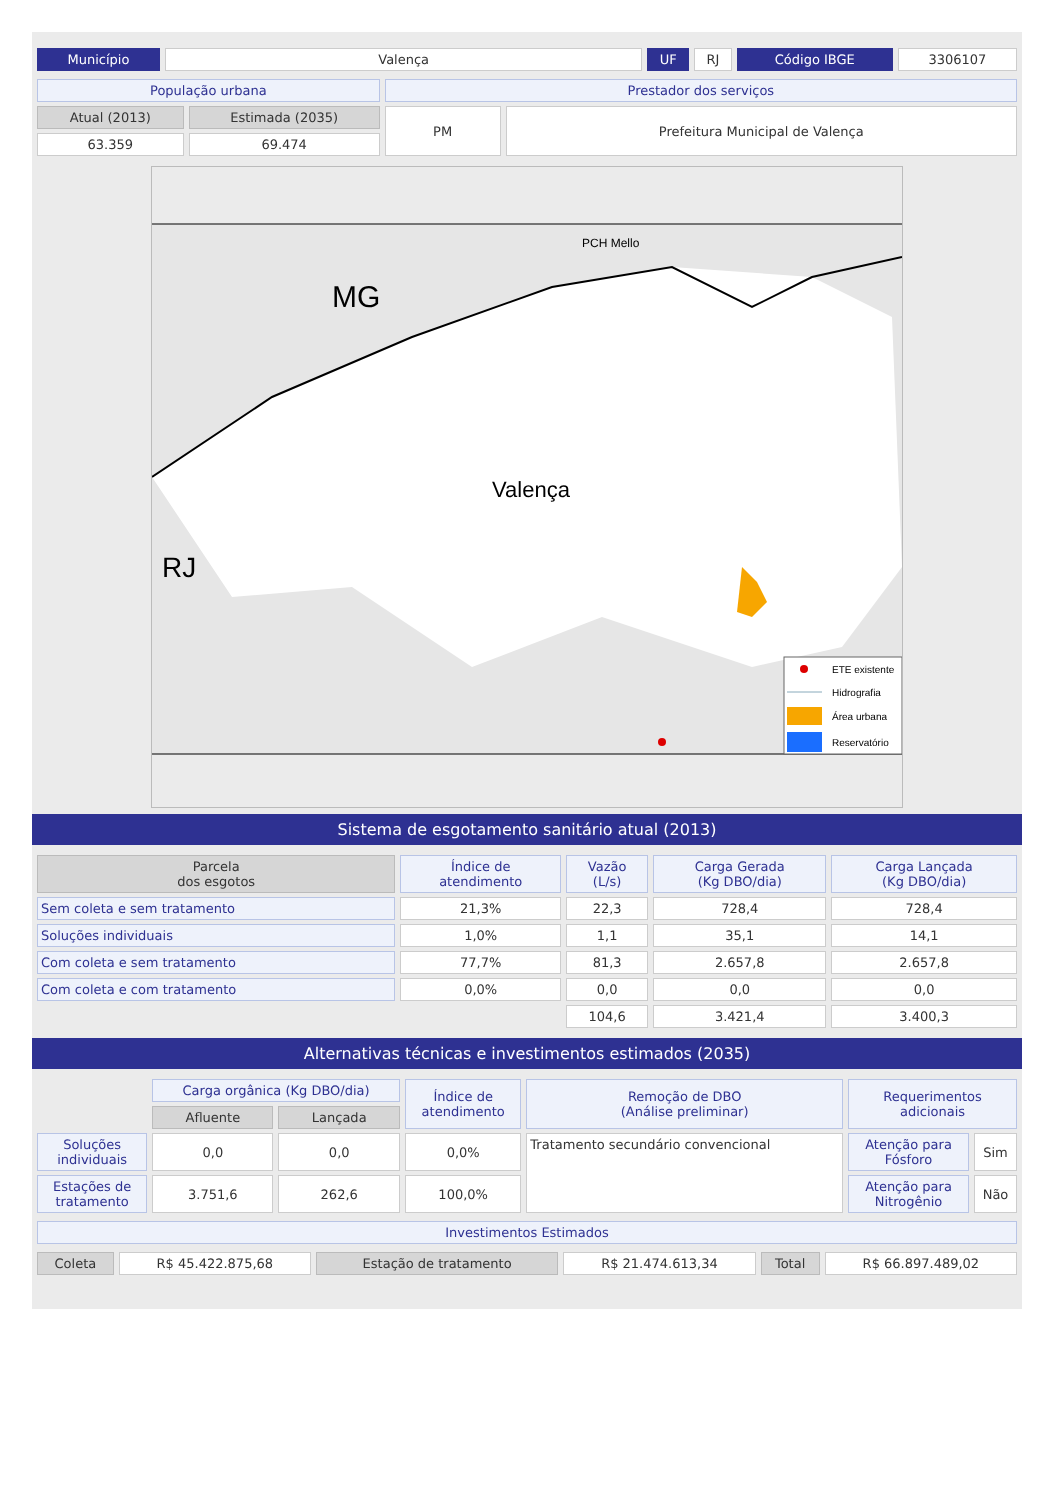| Município | Valença | UF | RJ | Código IBGE | 3306107 |
| População urbana | | Prestador dos serviços | |
| Atual (2013) | Estimada (2035) | PM | Prefeitura Municipal de Valença |
| 63.359 | 69.474 | | |
MG
RJ
Valença
PCH Mello
ETE existente
Hidrografia
Área urbana
Reservatório
Sistema de esgotamento sanitário atual (2013)
| Parcela dos esgotos | Índice de atendimento | Vazão (L/s) | Carga Gerada (Kg DBO/dia) | Carga Lançada (Kg DBO/dia) |
| --- | --- | --- | --- | --- |
| Sem coleta e sem tratamento | 21,3% | 22,3 | 728,4 | 728,4 |
| Soluções individuais | 1,0% | 1,1 | 35,1 | 14,1 |
| Com coleta e sem tratamento | 77,7% | 81,3 | 2.657,8 | 2.657,8 |
| Com coleta e com tratamento | 0,0% | 0,0 | 0,0 | 0,0 |
| | | 104,6 | 3.421,4 | 3.400,3 |
Alternativas técnicas e investimentos estimados (2035)
| | Carga orgânica (Kg DBO/dia) | | Índice de atendimento | Remoção de DBO (Análise preliminar) | Requerimentos adicionais | |
| | Afluente | Lançada | | | | |
| Soluções individuais | 0,0 | 0,0 | 0,0% | Tratamento secundário convencional | Atenção para Fósforo | Sim |
| Estações de tratamento | 3.751,6 | 262,6 | 100,0% | | Atenção para Nitrogênio | Não |
| Investimentos Estimados |
| Coleta | R$ 45.422.875,68 | Estação de tratamento | R$ 21.474.613,34 | Total | R$ 66.897.489,02 |